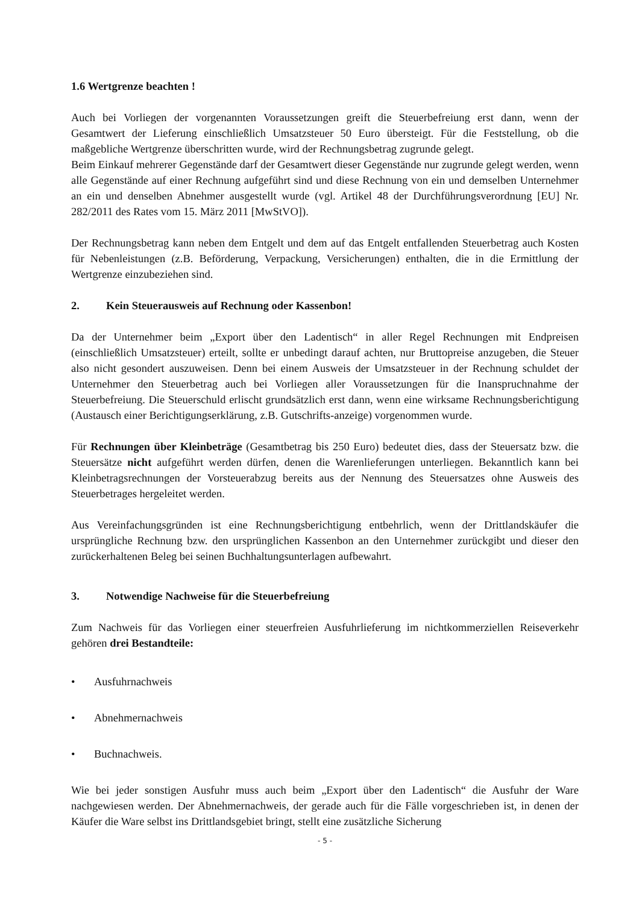1.6 Wertgrenze beachten !
Auch bei Vorliegen der vorgenannten Voraussetzungen greift die Steuerbefreiung erst dann, wenn der Gesamtwert der Lieferung einschließlich Umsatzsteuer 50 Euro übersteigt. Für die Feststellung, ob die maßgebliche Wertgrenze überschritten wurde, wird der Rechnungsbetrag zugrunde gelegt.
Beim Einkauf mehrerer Gegenstände darf der Gesamtwert dieser Gegenstände nur zugrunde gelegt werden, wenn alle Gegenstände auf einer Rechnung aufgeführt sind und diese Rechnung von ein und demselben Unternehmer an ein und denselben Abnehmer ausgestellt wurde (vgl. Artikel 48 der Durchführungsverordnung [EU] Nr. 282/2011 des Rates vom 15. März 2011 [MwStVO]).
Der Rechnungsbetrag kann neben dem Entgelt und dem auf das Entgelt entfallenden Steuerbetrag auch Kosten für Nebenleistungen (z.B. Beförderung, Verpackung, Versicherungen) enthalten, die in die Ermittlung der Wertgrenze einzubeziehen sind.
2. Kein Steuerausweis auf Rechnung oder Kassenbon!
Da der Unternehmer beim „Export über den Ladentisch“ in aller Regel Rechnungen mit Endpreisen (einschließlich Umsatzsteuer) erteilt, sollte er unbedingt darauf achten, nur Bruttopreise anzugeben, die Steuer also nicht gesondert auszuweisen. Denn bei einem Ausweis der Umsatzsteuer in der Rechnung schuldet der Unternehmer den Steuerbetrag auch bei Vorliegen aller Voraussetzungen für die Inanspruchnahme der Steuerbefreiung. Die Steuerschuld erlischt grundsätzlich erst dann, wenn eine wirksame Rechnungsberichtigung (Austausch einer Berichtigungserklärung, z.B. Gutschrifts-anzeige) vorgenommen wurde.
Für Rechnungen über Kleinbeträge (Gesamtbetrag bis 250 Euro) bedeutet dies, dass der Steuersatz bzw. die Steuersätze nicht aufgeführt werden dürfen, denen die Warenlieferungen unterliegen. Bekanntlich kann bei Kleinbetragsrechnungen der Vorsteuerabzug bereits aus der Nennung des Steuersatzes ohne Ausweis des Steuerbetrages hergeleitet werden.
Aus Vereinfachungsgründen ist eine Rechnungsberichtigung entbehrlich, wenn der Drittlandskäufer die ursprüngliche Rechnung bzw. den ursprünglichen Kassenbon an den Unternehmer zurückgibt und dieser den zurückerhaltenen Beleg bei seinen Buchhaltungsunterlagen aufbewahrt.
3. Notwendige Nachweise für die Steuerbefreiung
Zum Nachweis für das Vorliegen einer steuerfreien Ausfuhrlieferung im nichtkommerziellen Reiseverkehr gehören drei Bestandteile:
• Ausfuhrnachweis
• Abnehmernachweis
• Buchnachweis.
Wie bei jeder sonstigen Ausfuhr muss auch beim „Export über den Ladentisch“ die Ausfuhr der Ware nachgewiesen werden. Der Abnehmernachweis, der gerade auch für die Fälle vorgeschrieben ist, in denen der Käufer die Ware selbst ins Drittlandsgebiet bringt, stellt eine zusätzliche Sicherung
- 5 -